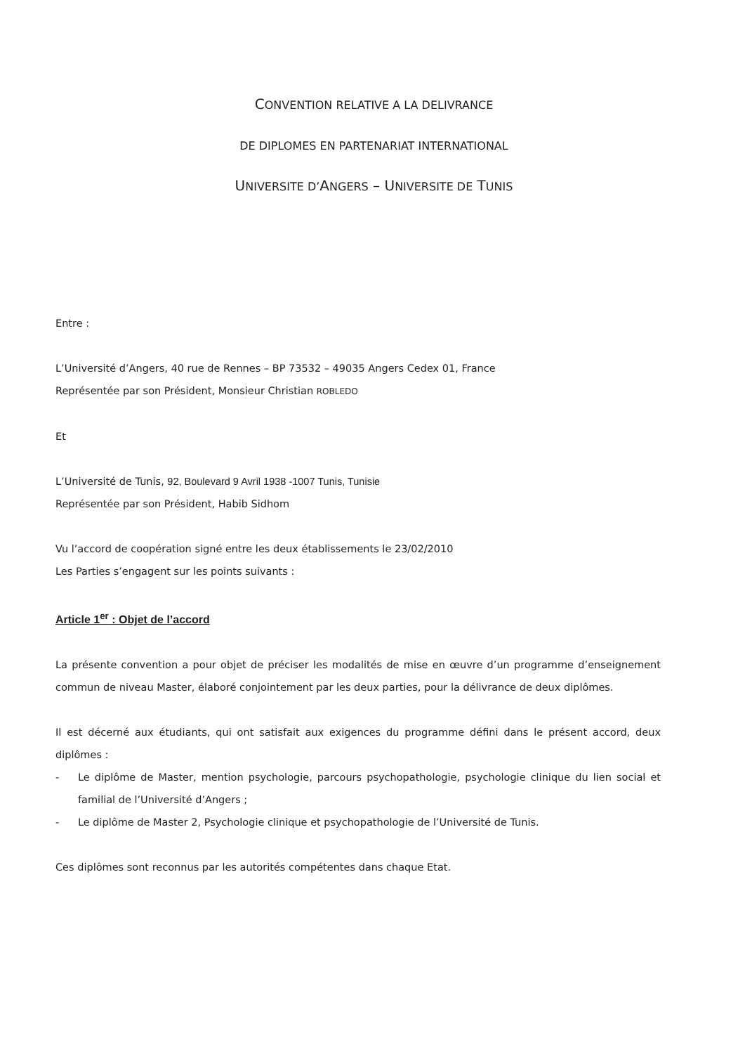CONVENTION RELATIVE A LA DELIVRANCE
DE DIPLOMES EN PARTENARIAT INTERNATIONAL
UNIVERSITE D’ANGERS – UNIVERSITE DE TUNIS
Entre :
L’Université d’Angers, 40 rue de Rennes – BP 73532 – 49035 Angers Cedex 01, France
Représentée par son Président, Monsieur Christian ROBLEDO
Et
L’Université de Tunis, 92, Boulevard 9 Avril 1938 -1007 Tunis, Tunisie
Représentée par son Président, Habib Sidhom
Vu l’accord de coopération signé entre les deux établissements le 23/02/2010
Les Parties s’engagent sur les points suivants :
Article 1<sup>er</sup> : Objet de l’accord
La présente convention a pour objet de préciser les modalités de mise en œuvre d’un programme d’enseignement commun de niveau Master, élaboré conjointement par les deux parties, pour la délivrance de deux diplômes.
Il est décerné aux étudiants, qui ont satisfait aux exigences du programme défini dans le présent accord, deux diplômes :
- Le diplôme de Master, mention psychologie, parcours psychopathologie, psychologie clinique du lien social et familial de l’Université d’Angers ;
- Le diplôme de Master 2, Psychologie clinique et psychopathologie de l’Université de Tunis.
Ces diplômes sont reconnus par les autorités compétentes dans chaque Etat.